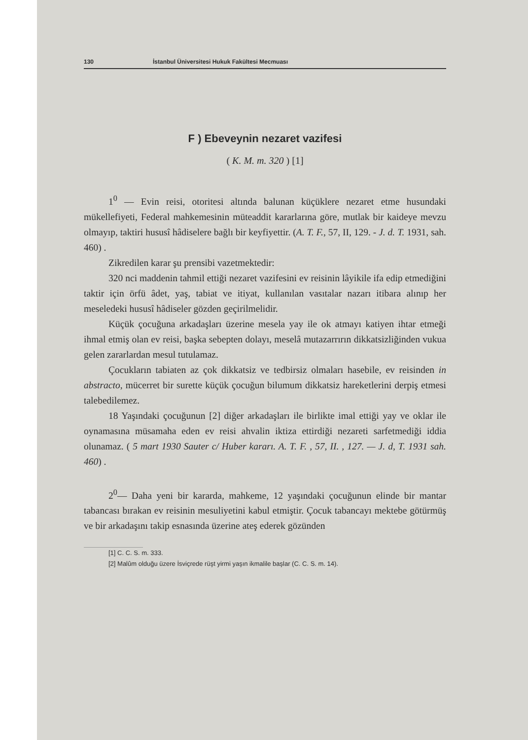130 İstanbul Üniversitesi Hukuk Fakültesi Mecmuası
F ) Ebeveynin nezaret vazifesi
( K. M. m. 320 ) [1]
1<sup>0</sup> — Evin reisi, otoritesi altında balunan küçüklere nezaret etme husundaki mükellefiyeti, Federal mahkemesinin müteaddit kararlarına göre, mutlak bir kaideye mevzu olmayıp, taktiri hususî hâdiselere bağlı bir keyfiyettir. (A. T. F., 57, II, 129. - J. d. T. 1931, sah. 460) .
Zikredilen karar şu prensibi vazetmektedir:
320 nci maddenin tahmil ettiği nezaret vazifesini ev reisinin lâyikile ifa edip etmediğini taktir için örfü âdet, yaş, tabiat ve itiyat, kullanılan vasıtalar nazarı itibara alınıp her meseledeki hususî hâdiseler gözden geçirilmelidir.
Küçük çocuğuna arkadaşları üzerine mesela yay ile ok atmayı katiyen ihtar etmeği ihmal etmiş olan ev reisi, başka sebepten dolayı, meselâ mutazarrırın dikkatsizliğinden vukua gelen zararlardan mesul tutulamaz.
Çocukların tabiaten az çok dikkatsiz ve tedbirsiz olmaları hasebile, ev reisinden in abstracto, mücerret bir surette küçük çocuğun bilumum dikkatsiz hareketlerini derpiş etmesi talebedilemez.
18 Yaşındaki çocuğunun [2] diğer arkadaşları ile birlikte imal ettiği yay ve oklar ile oynamasına müsamaha eden ev reisi ahvalin iktiza ettirdiği nezareti sarfetmediği iddia olunamaz. ( 5 mart 1930 Sauter c/ Huber kararı. A. T. F. , 57, II. , 127. — J. d, T. 1931 sah. 460) .
2<sup>0</sup>— Daha yeni bir kararda, mahkeme, 12 yaşındaki çocuğunun elinde bir mantar tabancası bırakan ev reisinin mesuliyetini kabul etmiştir. Çocuk tabancayı mektebe götürmüş ve bir arkadaşını takip esnasında üzerine ateş ederek gözünden
[1] C. C. S. m. 333.
[2] Malûm olduğu üzere İsviçrede rüşt yirmi yaşın ikmalile başlar (C. C. S. m. 14).